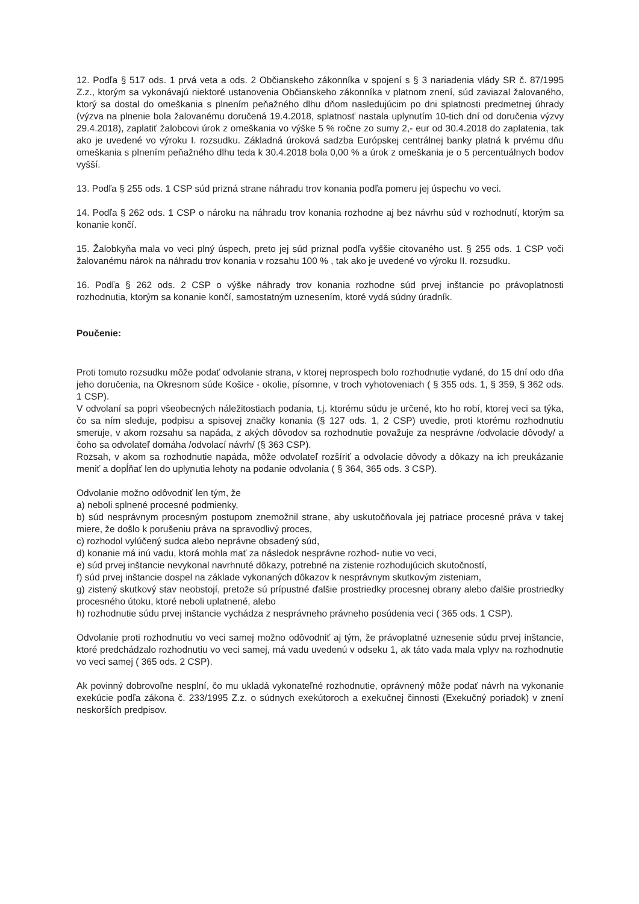12. Podľa § 517 ods. 1 prvá veta a ods. 2 Občianskeho zákonníka v spojení s § 3 nariadenia vlády SR č. 87/1995 Z.z., ktorým sa vykonávajú niektoré ustanovenia Občianskeho zákonníka v platnom znení, súd zaviazal žalovaného, ktorý sa dostal do omeškania s plnením peňažného dlhu dňom nasledujúcim po dni splatnosti predmetnej úhrady (výzva na plnenie bola žalovanému doručená 19.4.2018, splatnosť nastala uplynutím 10-tich dní od doručenia výzvy 29.4.2018), zaplatiť žalobcovi úrok z omeškania vo výške 5 % ročne zo sumy 2,- eur od 30.4.2018 do zaplatenia, tak ako je uvedené vo výroku I. rozsudku. Základná úroková sadzba Európskej centrálnej banky platná k prvému dňu omeškania s plnením peňažného dlhu teda k 30.4.2018 bola 0,00 % a úrok z omeškania je o 5 percentuálnych bodov vyšší.
13. Podľa § 255 ods. 1 CSP súd prizná strane náhradu trov konania podľa pomeru jej úspechu vo veci.
14. Podľa § 262 ods. 1 CSP o nároku na náhradu trov konania rozhodne aj bez návrhu súd v rozhodnutí, ktorým sa konanie končí.
15. Žalobkyňa mala vo veci plný úspech, preto jej súd priznal podľa vyššie citovaného ust. § 255 ods. 1 CSP voči žalovanému nárok na náhradu trov konania v rozsahu 100 % , tak ako je uvedené vo výroku II. rozsudku.
16. Podľa § 262 ods. 2 CSP o výške náhrady trov konania rozhodne súd prvej inštancie po právoplatnosti rozhodnutia, ktorým sa konanie končí, samostatným uznesením, ktoré vydá súdny úradník.
Poučenie:
Proti tomuto rozsudku môže podať odvolanie strana, v ktorej neprospech bolo rozhodnutie vydané, do 15 dní odo dňa jeho doručenia, na Okresnom súde Košice - okolie, písomne, v troch vyhotoveniach ( § 355 ods. 1, § 359, § 362 ods. 1 CSP).
V odvolaní sa popri všeobecných náležitostiach podania, t.j. ktorému súdu je určené, kto ho robí, ktorej veci sa týka, čo sa ním sleduje, podpisu a spisovej značky konania (§ 127 ods. 1, 2 CSP) uvedie, proti ktorému rozhodnutiu smeruje, v akom rozsahu sa napáda, z akých dôvodov sa rozhodnutie považuje za nesprávne /odvolacie dôvody/ a čoho sa odvolateľ domáha /odvolací návrh/ (§ 363 CSP).
Rozsah, v akom sa rozhodnutie napáda, môže odvolateľ rozšíriť a odvolacie dôvody a dôkazy na ich preukázanie meniť a dopĺňať len do uplynutia lehoty na podanie odvolania ( § 364, 365 ods. 3 CSP).
Odvolanie možno odôvodniť len tým, že
a) neboli splnené procesné podmienky,
b) súd nesprávnym procesným postupom znemožnil strane, aby uskutočňovala jej patriace procesné práva v takej miere, že došlo k porušeniu práva na spravodlivý proces,
c) rozhodol vylúčený sudca alebo neprávne obsadený súd,
d) konanie má inú vadu, ktorá mohla mať za následok nesprávne rozhod- nutie vo veci,
e) súd prvej inštancie nevykonal navrhnuté dôkazy, potrebné na zistenie rozhodujúcich skutočností,
f) súd prvej inštancie dospel na základe vykonaných dôkazov k nesprávnym skutkovým zisteniam,
g) zistený skutkový stav neobstojí, pretože sú prípustné ďalšie prostriedky procesnej obrany alebo ďalšie prostriedky procesného útoku, ktoré neboli uplatnené, alebo
h) rozhodnutie súdu prvej inštancie vychádza z nesprávneho právneho posúdenia veci ( 365 ods. 1 CSP).
Odvolanie proti rozhodnutiu vo veci samej možno odôvodniť aj tým, že právoplatné uznesenie súdu prvej inštancie, ktoré predchádzalo rozhodnutiu vo veci samej, má vadu uvedenú v odseku 1, ak táto vada mala vplyv na rozhodnutie vo veci samej ( 365 ods. 2 CSP).
Ak povinný dobrovoľne nesplní, čo mu ukladá vykonateľné rozhodnutie, oprávnený môže podať návrh na vykonanie exekúcie podľa zákona č. 233/1995 Z.z. o súdnych exekútoroch a exekučnej činnosti (Exekučný poriadok) v znení neskorších predpisov.